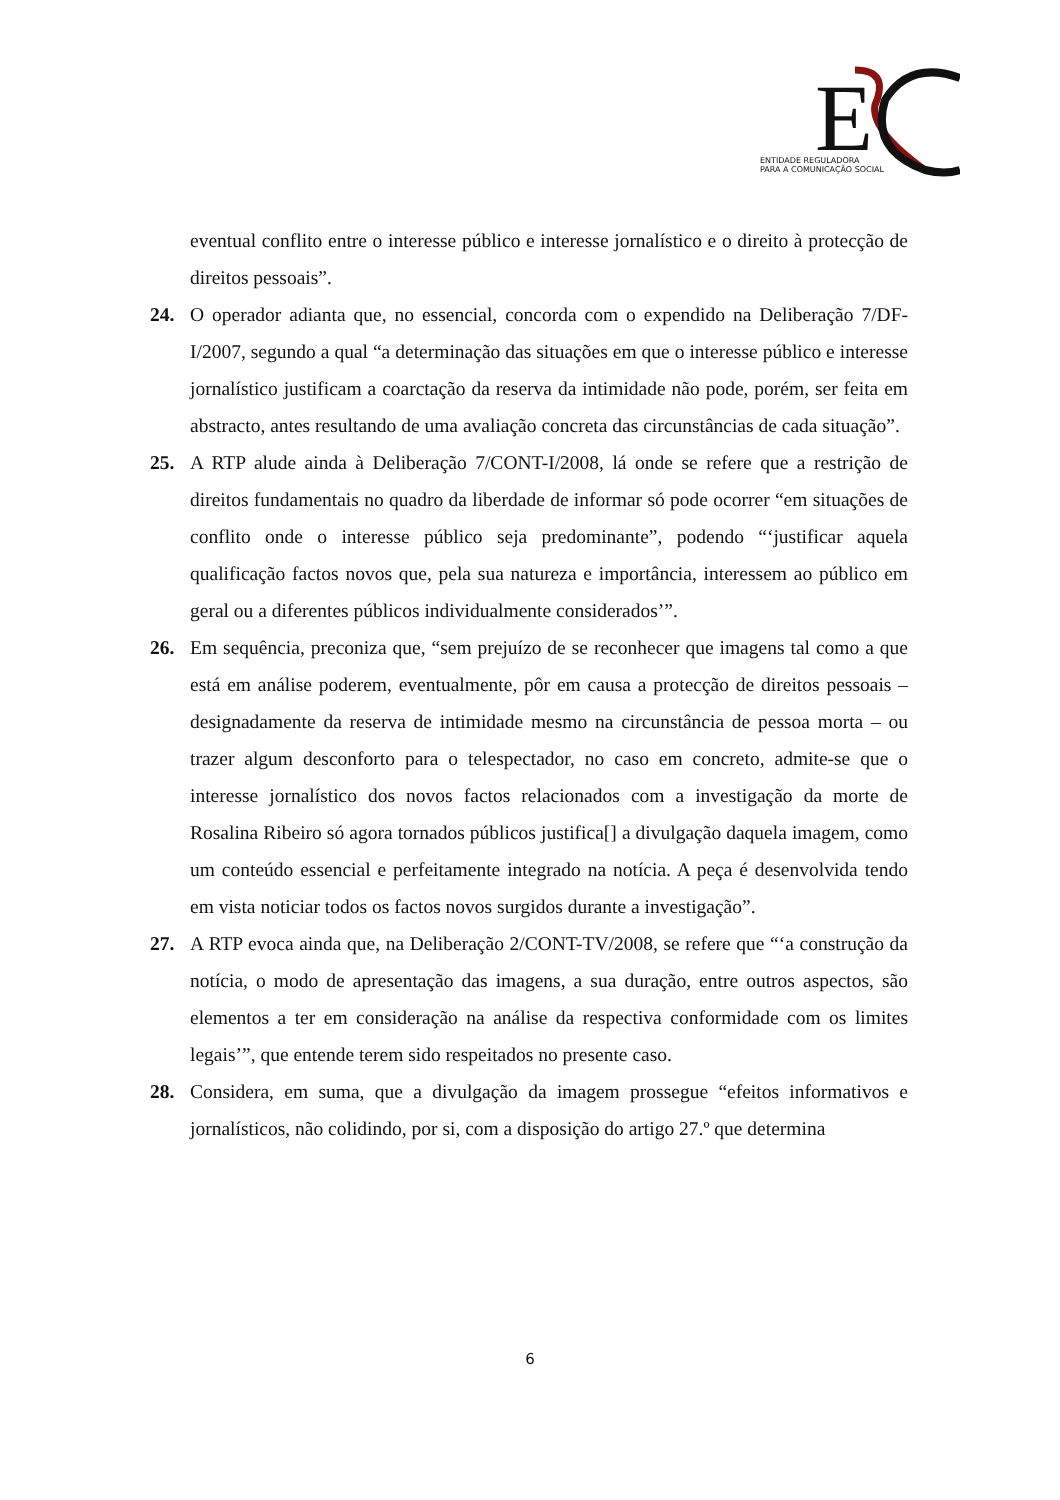E
ENTIDADE REGULADORA
PARA A COMUNICAÇÃO SOCIAL
eventual conflito entre o interesse público e interesse jornalístico e o direito à protecção de direitos pessoais”.
24. O operador adianta que, no essencial, concorda com o expendido na Deliberação 7/DF-I/2007, segundo a qual “a determinação das situações em que o interesse público e interesse jornalístico justificam a coarctação da reserva da intimidade não pode, porém, ser feita em abstracto, antes resultando de uma avaliação concreta das circunstâncias de cada situação”.
25. A RTP alude ainda à Deliberação 7/CONT-I/2008, lá onde se refere que a restrição de direitos fundamentais no quadro da liberdade de informar só pode ocorrer “em situações de conflito onde o interesse público seja predominante”, podendo “‘justificar aquela qualificação factos novos que, pela sua natureza e importância, interessem ao público em geral ou a diferentes públicos individualmente considerados’”.
26. Em sequência, preconiza que, “sem prejuízo de se reconhecer que imagens tal como a que está em análise poderem, eventualmente, pôr em causa a protecção de direitos pessoais – designadamente da reserva de intimidade mesmo na circunstância de pessoa morta – ou trazer algum desconforto para o telespectador, no caso em concreto, admite-se que o interesse jornalístico dos novos factos relacionados com a investigação da morte de Rosalina Ribeiro só agora tornados públicos justifica[] a divulgação daquela imagem, como um conteúdo essencial e perfeitamente integrado na notícia. A peça é desenvolvida tendo em vista noticiar todos os factos novos surgidos durante a investigação”.
27. A RTP evoca ainda que, na Deliberação 2/CONT-TV/2008, se refere que “‘a construção da notícia, o modo de apresentação das imagens, a sua duração, entre outros aspectos, são elementos a ter em consideração na análise da respectiva conformidade com os limites legais’”, que entende terem sido respeitados no presente caso.
28. Considera, em suma, que a divulgação da imagem prossegue “efeitos informativos e jornalísticos, não colidindo, por si, com a disposição do artigo 27.º que determina
6